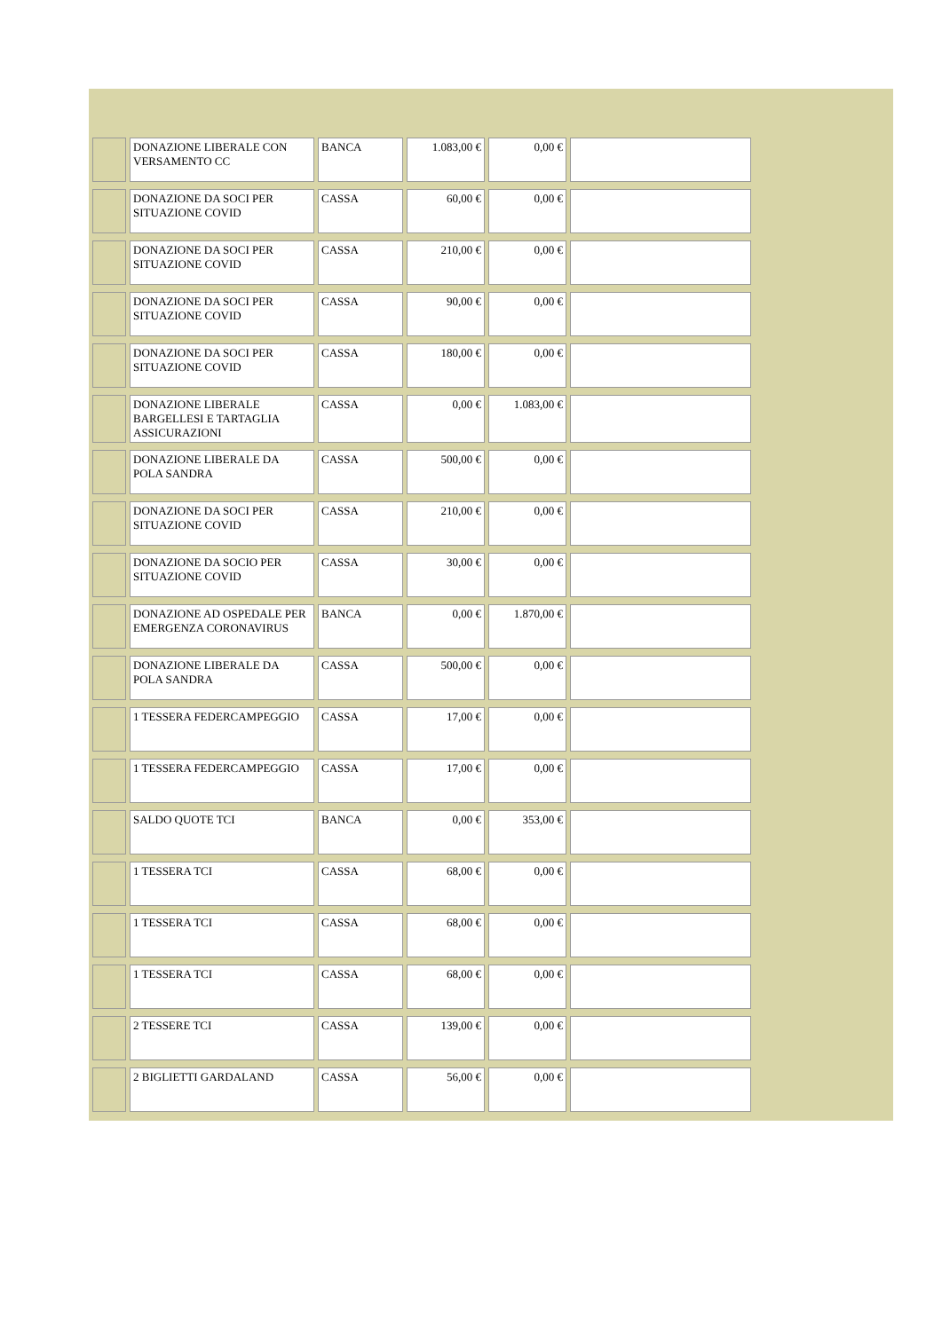| | DONAZIONE LIBERALE CON VERSAMENTO CC | BANCA | 1.083,00 € | 0,00 € | |
| | DONAZIONE DA SOCI PER SITUAZIONE COVID | CASSA | 60,00 € | 0,00 € | |
| | DONAZIONE DA SOCI PER SITUAZIONE COVID | CASSA | 210,00 € | 0,00 € | |
| | DONAZIONE DA SOCI PER SITUAZIONE COVID | CASSA | 90,00 € | 0,00 € | |
| | DONAZIONE DA SOCI PER SITUAZIONE COVID | CASSA | 180,00 € | 0,00 € | |
| | DONAZIONE LIBERALE BARGELLESI E TARTAGLIA ASSICURAZIONI | CASSA | 0,00 € | 1.083,00 € | |
| | DONAZIONE LIBERALE DA POLA SANDRA | CASSA | 500,00 € | 0,00 € | |
| | DONAZIONE DA SOCI PER SITUAZIONE COVID | CASSA | 210,00 € | 0,00 € | |
| | DONAZIONE DA SOCIO PER SITUAZIONE COVID | CASSA | 30,00 € | 0,00 € | |
| | DONAZIONE AD OSPEDALE PER EMERGENZA CORONAVIRUS | BANCA | 0,00 € | 1.870,00 € | |
| | DONAZIONE LIBERALE DA POLA SANDRA | CASSA | 500,00 € | 0,00 € | |
| | 1 TESSERA FEDERCAMPEGGIO | CASSA | 17,00 € | 0,00 € | |
| | 1 TESSERA FEDERCAMPEGGIO | CASSA | 17,00 € | 0,00 € | |
| | SALDO QUOTE TCI | BANCA | 0,00 € | 353,00 € | |
| | 1 TESSERA TCI | CASSA | 68,00 € | 0,00 € | |
| | 1 TESSERA TCI | CASSA | 68,00 € | 0,00 € | |
| | 1 TESSERA TCI | CASSA | 68,00 € | 0,00 € | |
| | 2 TESSERE TCI | CASSA | 139,00 € | 0,00 € | |
| | 2 BIGLIETTI GARDALAND | CASSA | 56,00 € | 0,00 € | |